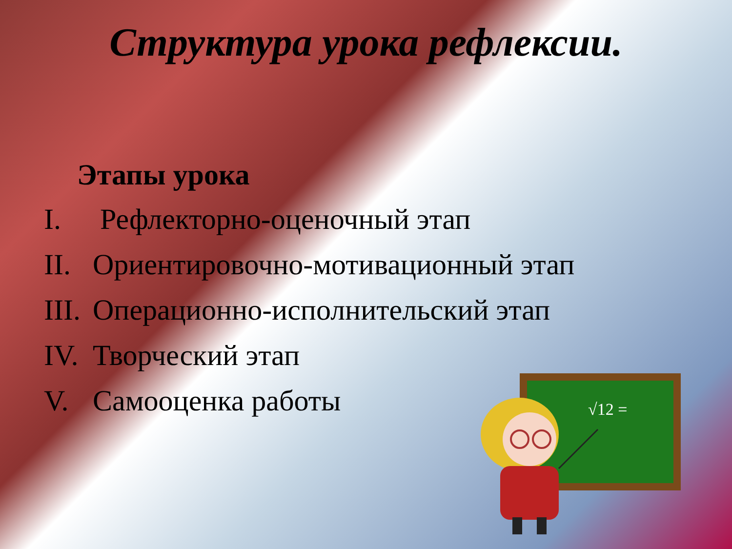Структура урока рефлексии.
Этапы урока
I. Рефлекторно-оценочный этап
II. Ориентировочно-мотивационный этап
III. Операционно-исполнительский этап
IV. Творческий этап
V. Самооценка работы
√12 =